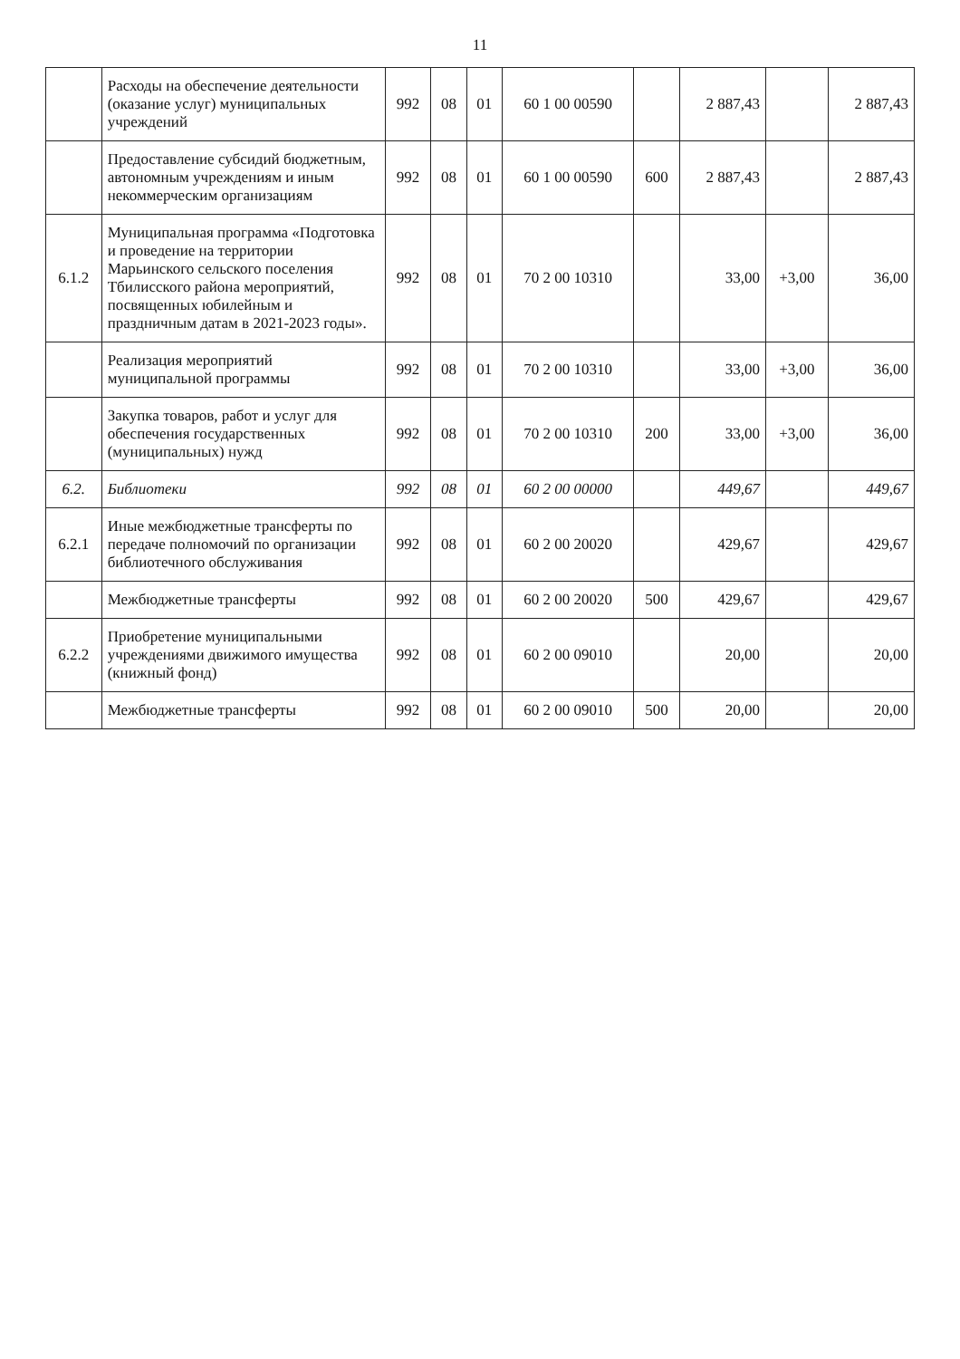11
| | Расходы на обеспечение деятельности (оказание услуг) муниципальных учреждений | 992 | 08 | 01 | 60 1 00 00590 | | 2 887,43 | | 2 887,43 |
| | Предоставление субсидий бюджетным, автономным учреждениям и иным некоммерческим организациям | 992 | 08 | 01 | 60 1 00 00590 | 600 | 2 887,43 | | 2 887,43 |
| 6.1.2 | Муниципальная программа «Подготовка и проведение на территории Марьинского сельского поселения Тбилисского района мероприятий, посвященных юбилейным и праздничным датам в 2021-2023 годы». | 992 | 08 | 01 | 70 2 00 10310 | | 33,00 | +3,00 | 36,00 |
| | Реализация мероприятий муниципальной программы | 992 | 08 | 01 | 70 2 00 10310 | | 33,00 | +3,00 | 36,00 |
| | Закупка товаров, работ и услуг для обеспечения государственных (муниципальных) нужд | 992 | 08 | 01 | 70 2 00 10310 | 200 | 33,00 | +3,00 | 36,00 |
| 6.2. | Библиотеки | 992 | 08 | 01 | 60 2 00 00000 | | 449,67 | | 449,67 |
| 6.2.1 | Иные межбюджетные трансферты по передаче полномочий по организации библиотечного обслуживания | 992 | 08 | 01 | 60 2 00 20020 | | 429,67 | | 429,67 |
| | Межбюджетные трансферты | 992 | 08 | 01 | 60 2 00 20020 | 500 | 429,67 | | 429,67 |
| 6.2.2 | Приобретение муниципальными учреждениями движимого имущества (книжный фонд) | 992 | 08 | 01 | 60 2 00 09010 | | 20,00 | | 20,00 |
| | Межбюджетные трансферты | 992 | 08 | 01 | 60 2 00 09010 | 500 | 20,00 | | 20,00 |